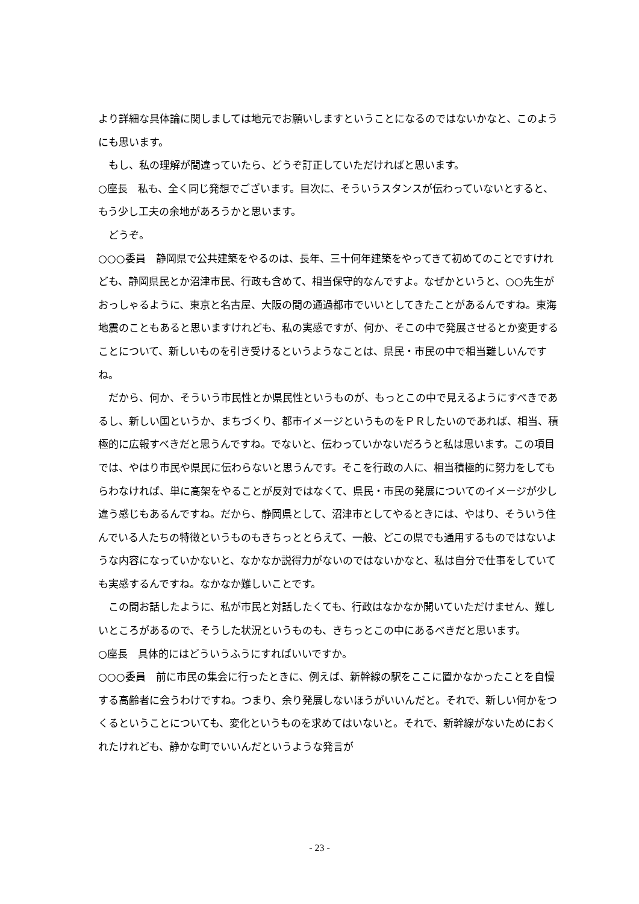より詳細な具体論に関しましては地元でお願いしますということになるのではないかなと、このようにも思います。
　もし、私の理解が間違っていたら、どうぞ訂正していただければと思います。
○座長　私も、全く同じ発想でございます。目次に、そういうスタンスが伝わっていないとすると、もう少し工夫の余地があろうかと思います。
　どうぞ。
○○○委員　静岡県で公共建築をやるのは、長年、三十何年建築をやってきて初めてのことですけれども、静岡県民とか沼津市民、行政も含めて、相当保守的なんですよ。なぜかというと、○○先生がおっしゃるように、東京と名古屋、大阪の間の通過都市でいいとしてきたことがあるんですね。東海地震のこともあると思いますけれども、私の実感ですが、何か、そこの中で発展させるとか変更することについて、新しいものを引き受けるというようなことは、県民・市民の中で相当難しいんですね。
　だから、何か、そういう市民性とか県民性というものが、もっとこの中で見えるようにすべきであるし、新しい国というか、まちづくり、都市イメージというものをＰＲしたいのであれば、相当、積極的に広報すべきだと思うんですね。でないと、伝わっていかないだろうと私は思います。この項目では、やはり市民や県民に伝わらないと思うんです。そこを行政の人に、相当積極的に努力をしてもらわなければ、単に高架をやることが反対ではなくて、県民・市民の発展についてのイメージが少し違う感じもあるんですね。だから、静岡県として、沼津市としてやるときには、やはり、そういう住んでいる人たちの特徴というものもきちっととらえて、一般、どこの県でも通用するものではないような内容になっていかないと、なかなか説得力がないのではないかなと、私は自分で仕事をしていても実感するんですね。なかなか難しいことです。
　この間お話したように、私が市民と対話したくても、行政はなかなか開いていただけません、難しいところがあるので、そうした状況というものも、きちっとこの中にあるべきだと思います。
○座長　具体的にはどういうふうにすればいいですか。
○○○委員　前に市民の集会に行ったときに、例えば、新幹線の駅をここに置かなかったことを自慢する高齢者に会うわけですね。つまり、余り発展しないほうがいいんだと。それで、新しい何かをつくるということについても、変化というものを求めてはいないと。それで、新幹線がないためにおくれたけれども、静かな町でいいんだというような発言が
- 23 -